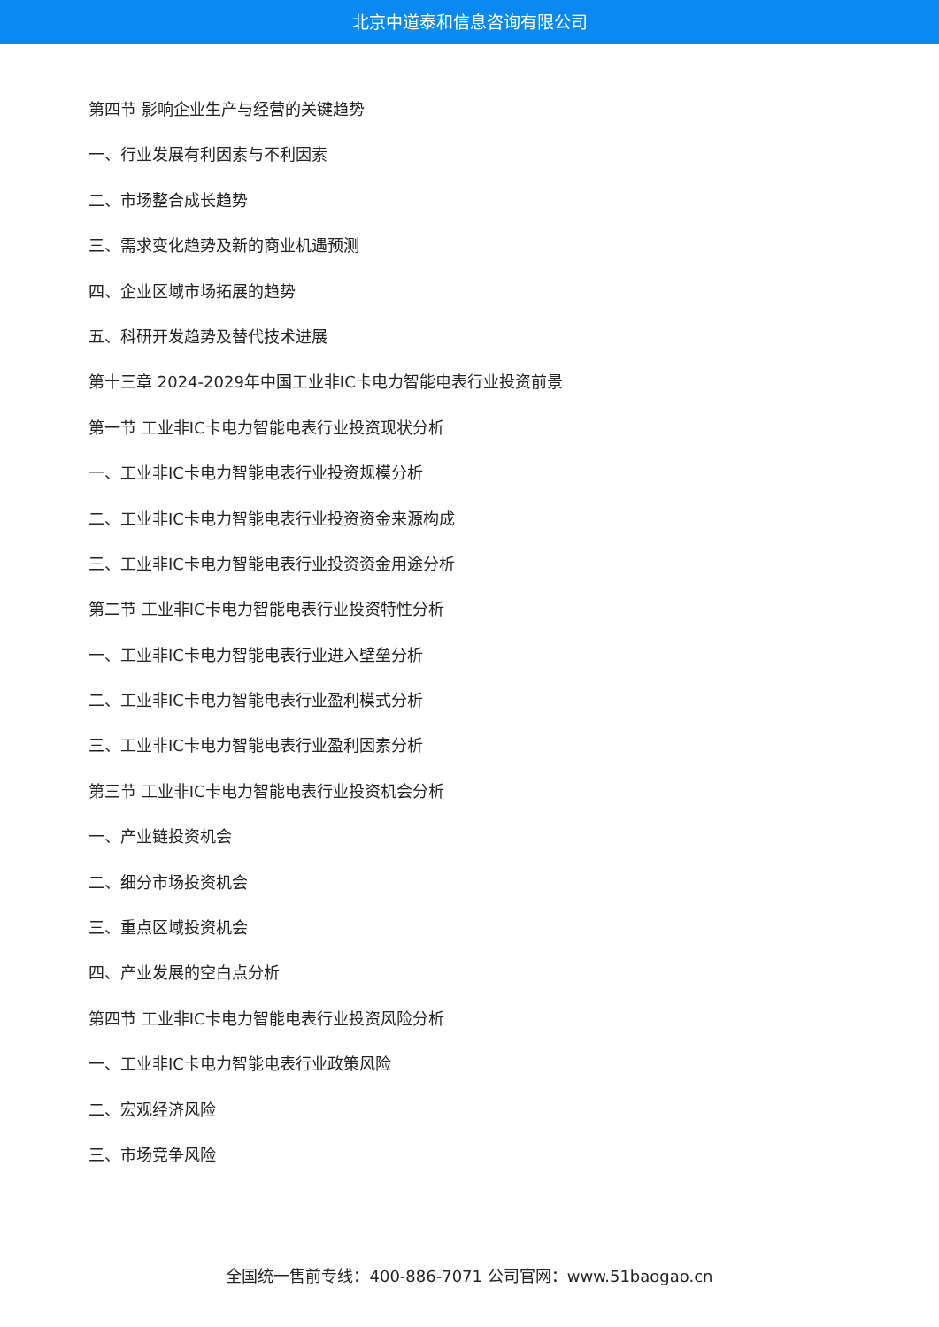北京中道泰和信息咨询有限公司
第四节 影响企业生产与经营的关键趋势
一、行业发展有利因素与不利因素
二、市场整合成长趋势
三、需求变化趋势及新的商业机遇预测
四、企业区域市场拓展的趋势
五、科研开发趋势及替代技术进展
第十三章 2024-2029年中国工业非IC卡电力智能电表行业投资前景
第一节 工业非IC卡电力智能电表行业投资现状分析
一、工业非IC卡电力智能电表行业投资规模分析
二、工业非IC卡电力智能电表行业投资资金来源构成
三、工业非IC卡电力智能电表行业投资资金用途分析
第二节 工业非IC卡电力智能电表行业投资特性分析
一、工业非IC卡电力智能电表行业进入壁垒分析
二、工业非IC卡电力智能电表行业盈利模式分析
三、工业非IC卡电力智能电表行业盈利因素分析
第三节 工业非IC卡电力智能电表行业投资机会分析
一、产业链投资机会
二、细分市场投资机会
三、重点区域投资机会
四、产业发展的空白点分析
第四节 工业非IC卡电力智能电表行业投资风险分析
一、工业非IC卡电力智能电表行业政策风险
二、宏观经济风险
三、市场竞争风险
全国统一售前专线：400-886-7071 公司官网：www.51baogao.cn